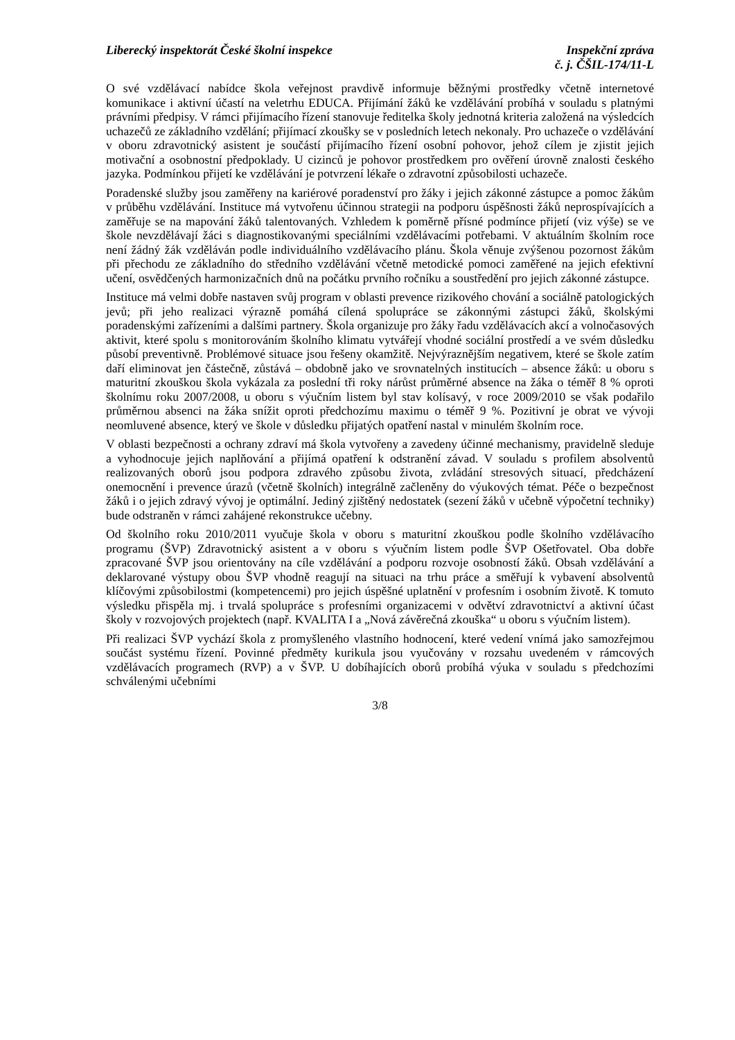Liberecký inspektorát České školní inspekce
Inspekční zpráva
č. j. ČŠIL-174/11-L
O své vzdělávací nabídce škola veřejnost pravdivě informuje běžnými prostředky včetně internetové komunikace i aktivní účastí na veletrhu EDUCA. Přijímání žáků ke vzdělávání probíhá v souladu s platnými právními předpisy. V rámci přijímacího řízení stanovuje ředitelka školy jednotná kriteria založená na výsledcích uchazečů ze základního vzdělání; přijímací zkoušky se v posledních letech nekonaly. Pro uchazeče o vzdělávání v oboru zdravotnický asistent je součástí přijímacího řízení osobní pohovor, jehož cílem je zjistit jejich motivační a osobnostní předpoklady. U cizinců je pohovor prostředkem pro ověření úrovně znalosti českého jazyka. Podmínkou přijetí ke vzdělávání je potvrzení lékaře o zdravotní způsobilosti uchazeče.
Poradenské služby jsou zaměřeny na kariérové poradenství pro žáky i jejich zákonné zástupce a pomoc žákům v průběhu vzdělávání. Instituce má vytvořenu účinnou strategii na podporu úspěšnosti žáků neprospívajících a zaměřuje se na mapování žáků talentovaných. Vzhledem k poměrně přísné podmínce přijetí (viz výše) se ve škole nevzdělávají žáci s diagnostikovanými speciálními vzdělávacími potřebami. V aktuálním školním roce není žádný žák vzděláván podle individuálního vzdělávacího plánu. Škola věnuje zvýšenou pozornost žákům při přechodu ze základního do středního vzdělávání včetně metodické pomoci zaměřené na jejich efektivní učení, osvědčených harmonizačních dnů na počátku prvního ročníku a soustředění pro jejich zákonné zástupce.
Instituce má velmi dobře nastaven svůj program v oblasti prevence rizikového chování a sociálně patologických jevů; při jeho realizaci výrazně pomáhá cílená spolupráce se zákonnými zástupci žáků, školskými poradenskými zařízeními a dalšími partnery. Škola organizuje pro žáky řadu vzdělávacích akcí a volnočasových aktivit, které spolu s monitorováním školního klimatu vytvářejí vhodné sociální prostředí a ve svém důsledku působí preventivně. Problémové situace jsou řešeny okamžitě. Nejvýraznějším negativem, které se škole zatím daří eliminovat jen částečně, zůstává – obdobně jako ve srovnatelných institucích – absence žáků: u oboru s maturitní zkouškou škola vykázala za poslední tři roky nárůst průměrné absence na žáka o téměř 8 % oproti školnímu roku 2007/2008, u oboru s výučním listem byl stav kolísavý, v roce 2009/2010 se však podařilo průměrnou absenci na žáka snížit oproti předchozímu maximu o téměř 9 %. Pozitivní je obrat ve vývoji neomluvené absence, který ve škole v důsledku přijatých opatření nastal v minulém školním roce.
V oblasti bezpečnosti a ochrany zdraví má škola vytvořeny a zavedeny účinné mechanismy, pravidelně sleduje a vyhodnocuje jejich naplňování a přijímá opatření k odstranění závad. V souladu s profilem absolventů realizovaných oborů jsou podpora zdravého způsobu života, zvládání stresových situací, předcházení onemocnění i prevence úrazů (včetně školních) integrálně začleněny do výukových témat. Péče o bezpečnost žáků i o jejich zdravý vývoj je optimální. Jediný zjištěný nedostatek (sezení žáků v učebně výpočetní techniky) bude odstraněn v rámci zahájené rekonstrukce učebny.
Od školního roku 2010/2011 vyučuje škola v oboru s maturitní zkouškou podle školního vzdělávacího programu (ŠVP) Zdravotnický asistent a v oboru s výučním listem podle ŠVP Ošetřovatel. Oba dobře zpracované ŠVP jsou orientovány na cíle vzdělávání a podporu rozvoje osobností žáků. Obsah vzdělávání a deklarované výstupy obou ŠVP vhodně reagují na situaci na trhu práce a směřují k vybavení absolventů klíčovými způsobilostmi (kompetencemi) pro jejich úspěšné uplatnění v profesním i osobním životě. K tomuto výsledku přispěla mj. i trvalá spolupráce s profesními organizacemi v odvětví zdravotnictví a aktivní účast školy v rozvojových projektech (např. KVALITA I a „Nová závěrečná zkouška“ u oboru s výučním listem).
Při realizaci ŠVP vychází škola z promyšleného vlastního hodnocení, které vedení vnímá jako samozřejmou součást systému řízení. Povinné předměty kurikula jsou vyučovány v rozsahu uvedeném v rámcových vzdělávacích programech (RVP) a v ŠVP. U dobíhajících oborů probíhá výuka v souladu s předchozími schválenými učebními
3/8